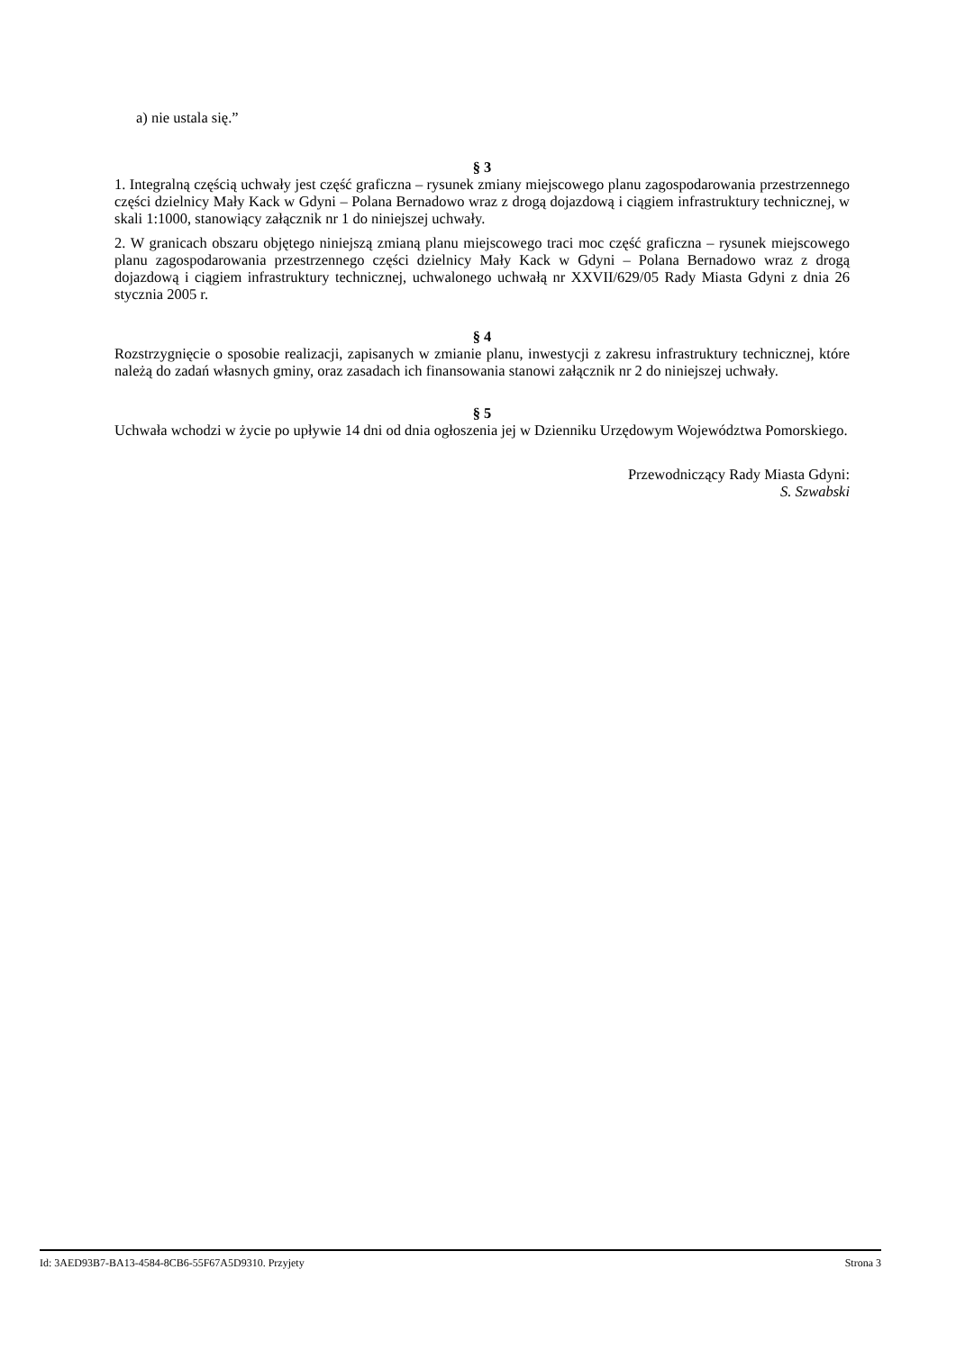a) nie ustala się.”
§ 3
1. Integralną częścią uchwały jest część graficzna – rysunek zmiany miejscowego planu zagospodarowania przestrzennego części dzielnicy Mały Kack w Gdyni – Polana Bernadowo wraz z drogą dojazdową i ciągiem infrastruktury technicznej, w skali 1:1000, stanowiący załącznik nr 1 do niniejszej uchwały.
2. W granicach obszaru objętego niniejszą zmianą planu miejscowego traci moc część graficzna – rysunek miejscowego planu zagospodarowania przestrzennego części dzielnicy Mały Kack w Gdyni – Polana Bernadowo wraz z drogą dojazdową i ciągiem infrastruktury technicznej, uchwalonego uchwałą nr XXVII/629/05 Rady Miasta Gdyni z dnia 26 stycznia 2005 r.
§ 4
Rozstrzygnięcie o sposobie realizacji, zapisanych w zmianie planu, inwestycji z zakresu infrastruktury technicznej, które należą do zadań własnych gminy, oraz zasadach ich finansowania stanowi załącznik nr 2 do niniejszej uchwały.
§ 5
Uchwała wchodzi w życie po upływie 14 dni od dnia ogłoszenia jej w Dzienniku Urzędowym Województwa Pomorskiego.
Przewodniczący Rady Miasta Gdyni:
S. Szwabski
Id: 3AED93B7-BA13-4584-8CB6-55F67A5D9310. Przyjety Strona 3